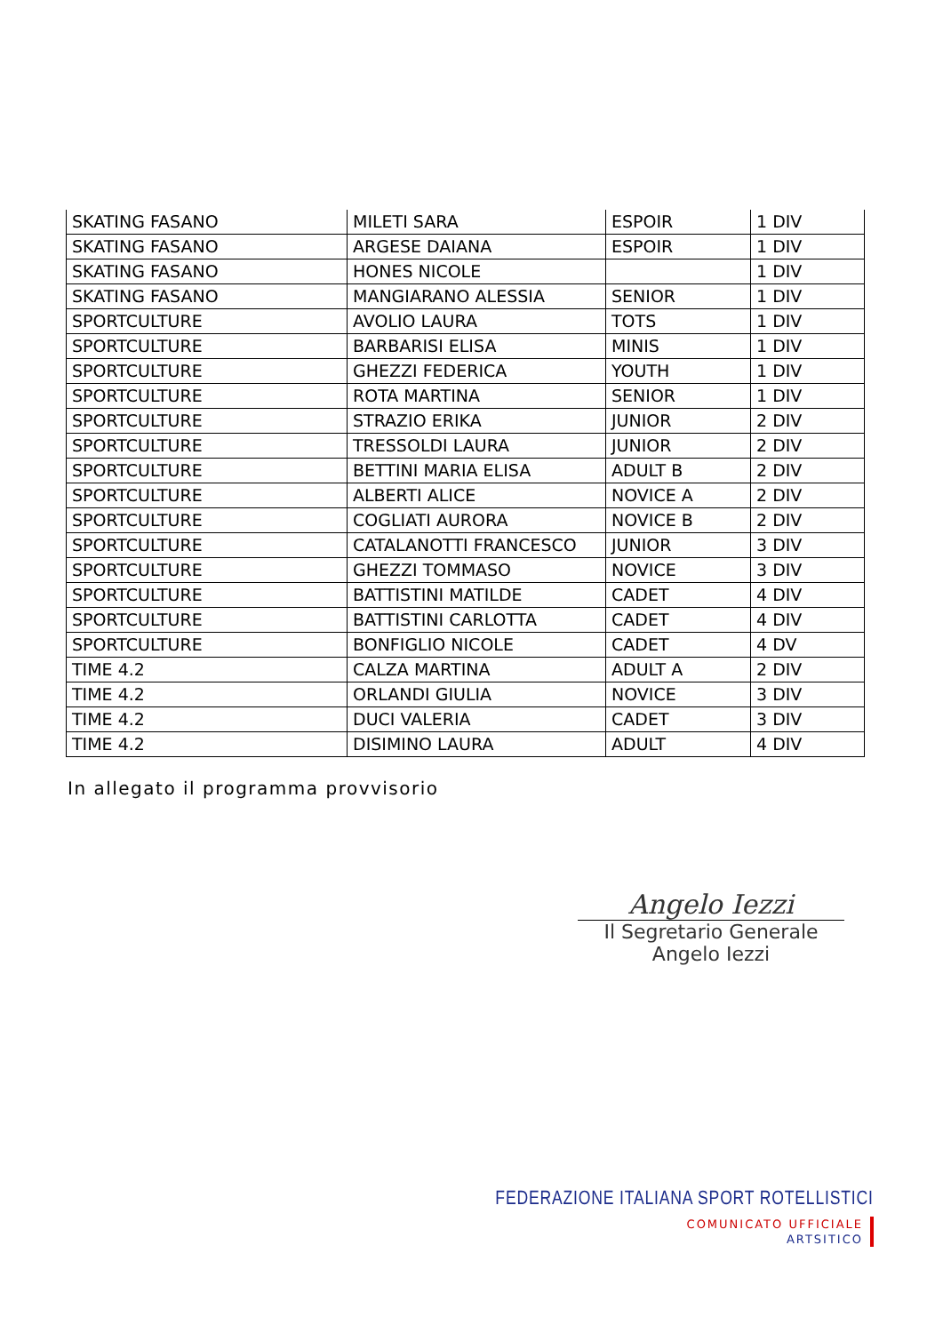| SKATING FASANO | MILETI SARA | ESPOIR | 1 DIV |
| SKATING FASANO | ARGESE DAIANA | ESPOIR | 1 DIV |
| SKATING FASANO | HONES NICOLE | | 1 DIV |
| SKATING FASANO | MANGIARANO ALESSIA | SENIOR | 1 DIV |
| SPORTCULTURE | AVOLIO LAURA | TOTS | 1 DIV |
| SPORTCULTURE | BARBARISI ELISA | MINIS | 1 DIV |
| SPORTCULTURE | GHEZZI FEDERICA | YOUTH | 1 DIV |
| SPORTCULTURE | ROTA MARTINA | SENIOR | 1 DIV |
| SPORTCULTURE | STRAZIO ERIKA | JUNIOR | 2 DIV |
| SPORTCULTURE | TRESSOLDI LAURA | JUNIOR | 2 DIV |
| SPORTCULTURE | BETTINI MARIA ELISA | ADULT B | 2 DIV |
| SPORTCULTURE | ALBERTI ALICE | NOVICE A | 2 DIV |
| SPORTCULTURE | COGLIATI AURORA | NOVICE B | 2 DIV |
| SPORTCULTURE | CATALANOTTI FRANCESCO | JUNIOR | 3 DIV |
| SPORTCULTURE | GHEZZI TOMMASO | NOVICE | 3 DIV |
| SPORTCULTURE | BATTISTINI MATILDE | CADET | 4 DIV |
| SPORTCULTURE | BATTISTINI CARLOTTA | CADET | 4 DIV |
| SPORTCULTURE | BONFIGLIO NICOLE | CADET | 4 DV |
| TIME 4.2 | CALZA MARTINA | ADULT A | 2 DIV |
| TIME 4.2 | ORLANDI GIULIA | NOVICE | 3 DIV |
| TIME 4.2 | DUCI VALERIA | CADET | 3 DIV |
| TIME 4.2 | DISIMINO LAURA | ADULT | 4 DIV |
In allegato il programma provvisorio
Angelo Iezzi
Il Segretario Generale
Angelo Iezzi
FEDERAZIONE ITALIANA SPORT ROTELLISTICI
COMUNICATO UFFICIALE
ARTSITICO